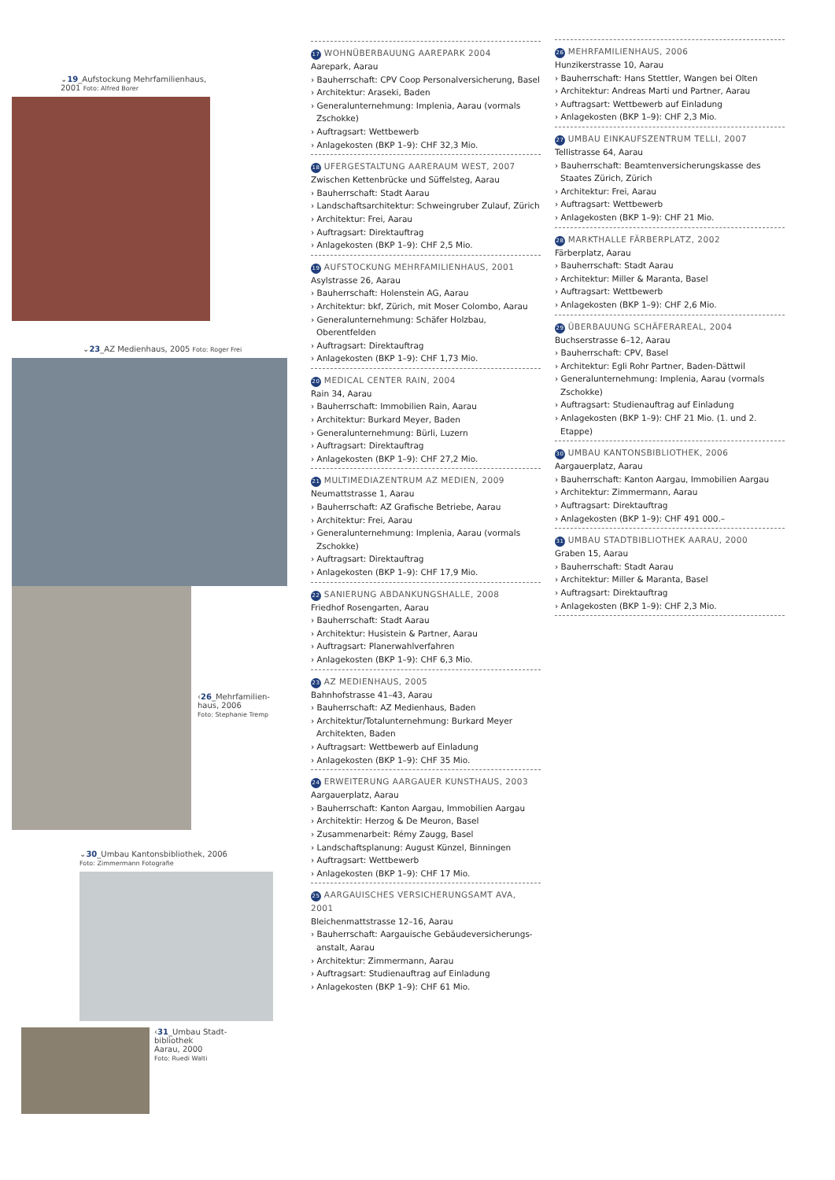⌄19_Aufstockung Mehrfamilienhaus,
2001 Foto: Alfred Borer
⌄23_AZ Medienhaus, 2005 Foto: Roger Frei
‹26_Mehrfamilien-
haus, 2006
Foto: Stephanie Tremp
⌄30_Umbau Kantonsbibliothek, 2006
Foto: Zimmermann Fotografie
‹31_Umbau Stadt-
bibliothek
Aarau, 2000
Foto: Ruedi Walti
17 WOHNÜBERBAUUNG AAREPARK 2004
Aarepark, Aarau
› Bauherrschaft: CPV Coop Personalversicherung, Basel
› Architektur: Araseki, Baden
› Generalunternehmung: Implenia, Aarau (vormals Zschokke)
› Auftragsart: Wettbewerb
› Anlagekosten (BKP 1–9): CHF 32,3 Mio.
18 UFERGESTALTUNG AARERAUM WEST, 2007
Zwischen Kettenbrücke und Süffelsteg, Aarau
› Bauherrschaft: Stadt Aarau
› Landschaftsarchitektur: Schweingruber Zulauf, Zürich
› Architektur: Frei, Aarau
› Auftragsart: Direktauftrag
› Anlagekosten (BKP 1–9): CHF 2,5 Mio.
19 AUFSTOCKUNG MEHRFAMILIENHAUS, 2001
Asylstrasse 26, Aarau
› Bauherrschaft: Holenstein AG, Aarau
› Architektur: bkf, Zürich, mit Moser Colombo, Aarau
› Generalunternehmung: Schäfer Holzbau, Oberentfelden
› Auftragsart: Direktauftrag
› Anlagekosten (BKP 1–9): CHF 1,73 Mio.
20 MEDICAL CENTER RAIN, 2004
Rain 34, Aarau
› Bauherrschaft: Immobilien Rain, Aarau
› Architektur: Burkard Meyer, Baden
› Generalunternehmung: Bürli, Luzern
› Auftragsart: Direktauftrag
› Anlagekosten (BKP 1–9): CHF 27,2 Mio.
21 MULTIMEDIAZENTRUM AZ MEDIEN, 2009
Neumattstrasse 1, Aarau
› Bauherrschaft: AZ Grafische Betriebe, Aarau
› Architektur: Frei, Aarau
› Generalunternehmung: Implenia, Aarau (vormals Zschokke)
› Auftragsart: Direktauftrag
› Anlagekosten (BKP 1–9): CHF 17,9 Mio.
22 SANIERUNG ABDANKUNGSHALLE, 2008
Friedhof Rosengarten, Aarau
› Bauherrschaft: Stadt Aarau
› Architektur: Husistein & Partner, Aarau
› Auftragsart: Planerwahlverfahren
› Anlagekosten (BKP 1–9): CHF 6,3 Mio.
23 AZ MEDIENHAUS, 2005
Bahnhofstrasse 41–43, Aarau
› Bauherrschaft: AZ Medienhaus, Baden
› Architektur/Totalunternehmung: Burkard Meyer Architekten, Baden
› Auftragsart: Wettbewerb auf Einladung
› Anlagekosten (BKP 1–9): CHF 35 Mio.
24 ERWEITERUNG AARGAUER KUNSTHAUS, 2003
Aargauerplatz, Aarau
› Bauherrschaft: Kanton Aargau, Immobilien Aargau
› Architektir: Herzog & De Meuron, Basel
› Zusammenarbeit: Rémy Zaugg, Basel
› Landschaftsplanung: August Künzel, Binningen
› Auftragsart: Wettbewerb
› Anlagekosten (BKP 1–9): CHF 17 Mio.
25 AARGAUISCHES VERSICHERUNGSAMT AVA, 2001
Bleichenmattstrasse 12–16, Aarau
› Bauherrschaft: Aargauische Gebäudeversicherungs-anstalt, Aarau
› Architektur: Zimmermann, Aarau
› Auftragsart: Studienauftrag auf Einladung
› Anlagekosten (BKP 1–9): CHF 61 Mio.
26 MEHRFAMILIENHAUS, 2006
Hunzikerstrasse 10, Aarau
› Bauherrschaft: Hans Stettler, Wangen bei Olten
› Architektur: Andreas Marti und Partner, Aarau
› Auftragsart: Wettbewerb auf Einladung
› Anlagekosten (BKP 1–9): CHF 2,3 Mio.
27 UMBAU EINKAUFSZENTRUM TELLI, 2007
Tellistrasse 64, Aarau
› Bauherrschaft: Beamtenversicherungskasse des Staates Zürich, Zürich
› Architektur: Frei, Aarau
› Auftragsart: Wettbewerb
› Anlagekosten (BKP 1–9): CHF 21 Mio.
28 MARKTHALLE FÄRBERPLATZ, 2002
Färberplatz, Aarau
› Bauherrschaft: Stadt Aarau
› Architektur: Miller & Maranta, Basel
› Auftragsart: Wettbewerb
› Anlagekosten (BKP 1–9): CHF 2,6 Mio.
29 ÜBERBAUUNG SCHÄFERAREAL, 2004
Buchserstrasse 6–12, Aarau
› Bauherrschaft: CPV, Basel
› Architektur: Egli Rohr Partner, Baden-Dättwil
› Generalunternehmung: Implenia, Aarau (vormals Zschokke)
› Auftragsart: Studienauftrag auf Einladung
› Anlagekosten (BKP 1–9): CHF 21 Mio. (1. und 2. Etappe)
30 UMBAU KANTONSBIBLIOTHEK, 2006
Aargauerplatz, Aarau
› Bauherrschaft: Kanton Aargau, Immobilien Aargau
› Architektur: Zimmermann, Aarau
› Auftragsart: Direktauftrag
› Anlagekosten (BKP 1–9): CHF 491 000.–
31 UMBAU STADTBIBLIOTHEK AARAU, 2000
Graben 15, Aarau
› Bauherrschaft: Stadt Aarau
› Architektur: Miller & Maranta, Basel
› Auftragsart: Direktauftrag
› Anlagekosten (BKP 1–9): CHF 2,3 Mio.